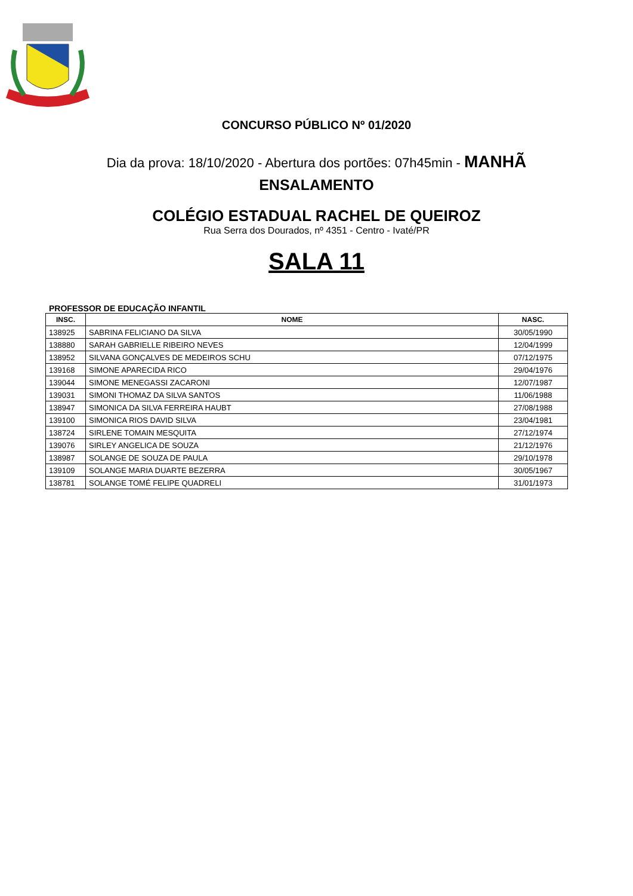CONCURSO PÚBLICO Nº 01/2020
Dia da prova: 18/10/2020 - Abertura dos portões: 07h45min - MANHÃ
ENSALAMENTO
COLÉGIO ESTADUAL RACHEL DE QUEIROZ
Rua Serra dos Dourados, nº 4351 - Centro - Ivaté/PR
SALA 11
PROFESSOR DE EDUCAÇÃO INFANTIL
| INSC. | NOME | NASC. |
| --- | --- | --- |
| 138925 | SABRINA FELICIANO DA SILVA | 30/05/1990 |
| 138880 | SARAH GABRIELLE RIBEIRO NEVES | 12/04/1999 |
| 138952 | SILVANA GONÇALVES DE MEDEIROS SCHU | 07/12/1975 |
| 139168 | SIMONE APARECIDA RICO | 29/04/1976 |
| 139044 | SIMONE MENEGASSI ZACARONI | 12/07/1987 |
| 139031 | SIMONI THOMAZ DA SILVA SANTOS | 11/06/1988 |
| 138947 | SIMONICA DA SILVA FERREIRA HAUBT | 27/08/1988 |
| 139100 | SIMONICA RIOS DAVID SILVA | 23/04/1981 |
| 138724 | SIRLENE TOMAIN MESQUITA | 27/12/1974 |
| 139076 | SIRLEY ANGELICA DE SOUZA | 21/12/1976 |
| 138987 | SOLANGE DE SOUZA DE PAULA | 29/10/1978 |
| 139109 | SOLANGE MARIA DUARTE BEZERRA | 30/05/1967 |
| 138781 | SOLANGE TOMÉ FELIPE QUADRELI | 31/01/1973 |